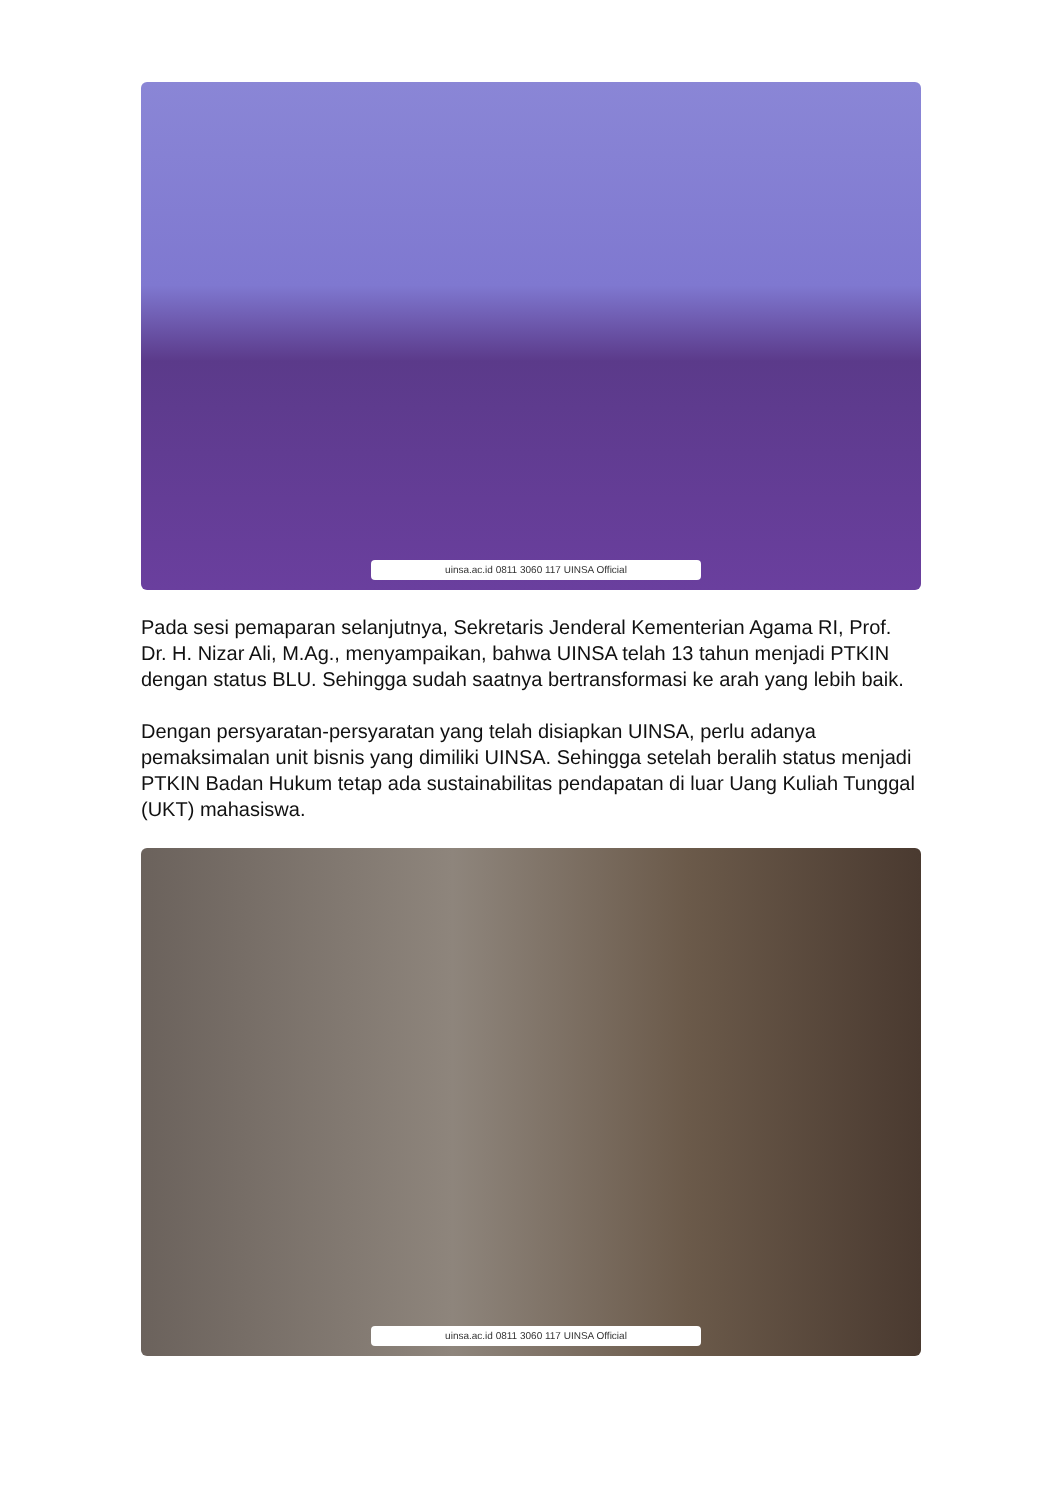uinsa.ac.id 0811 3060 117 UINSA Official
Pada sesi pemaparan selanjutnya, Sekretaris Jenderal Kementerian Agama RI, Prof. Dr. H. Nizar Ali, M.Ag., menyampaikan, bahwa UINSA telah 13 tahun menjadi PTKIN dengan status BLU. Sehingga sudah saatnya bertransformasi ke arah yang lebih baik.
Dengan persyaratan-persyaratan yang telah disiapkan UINSA, perlu adanya pemaksimalan unit bisnis yang dimiliki UINSA. Sehingga setelah beralih status menjadi PTKIN Badan Hukum tetap ada sustainabilitas pendapatan di luar Uang Kuliah Tunggal (UKT) mahasiswa.
uinsa.ac.id 0811 3060 117 UINSA Official